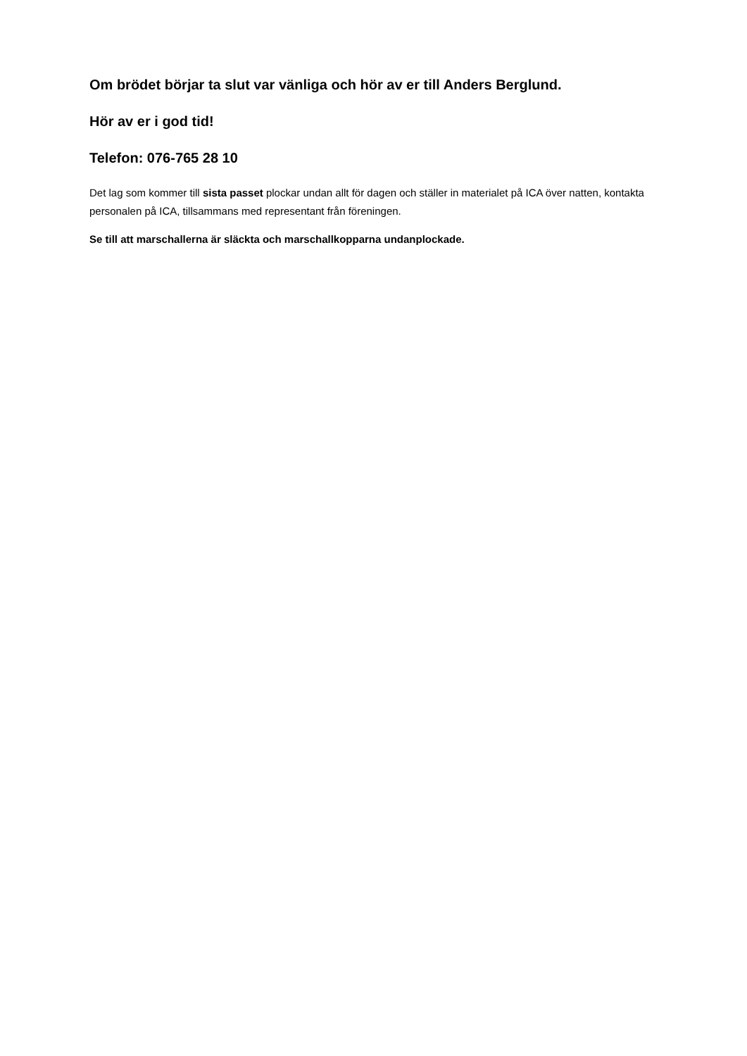Om brödet börjar ta slut var vänliga och hör av er till Anders Berglund.
Hör av er i god tid!
Telefon: 076-765 28 10
Det lag som kommer till sista passet plockar undan allt för dagen och ställer in materialet på ICA över natten, kontakta personalen på ICA, tillsammans med representant från föreningen.
Se till att marschallerna är släckta och marschallkopparna undanplockade.